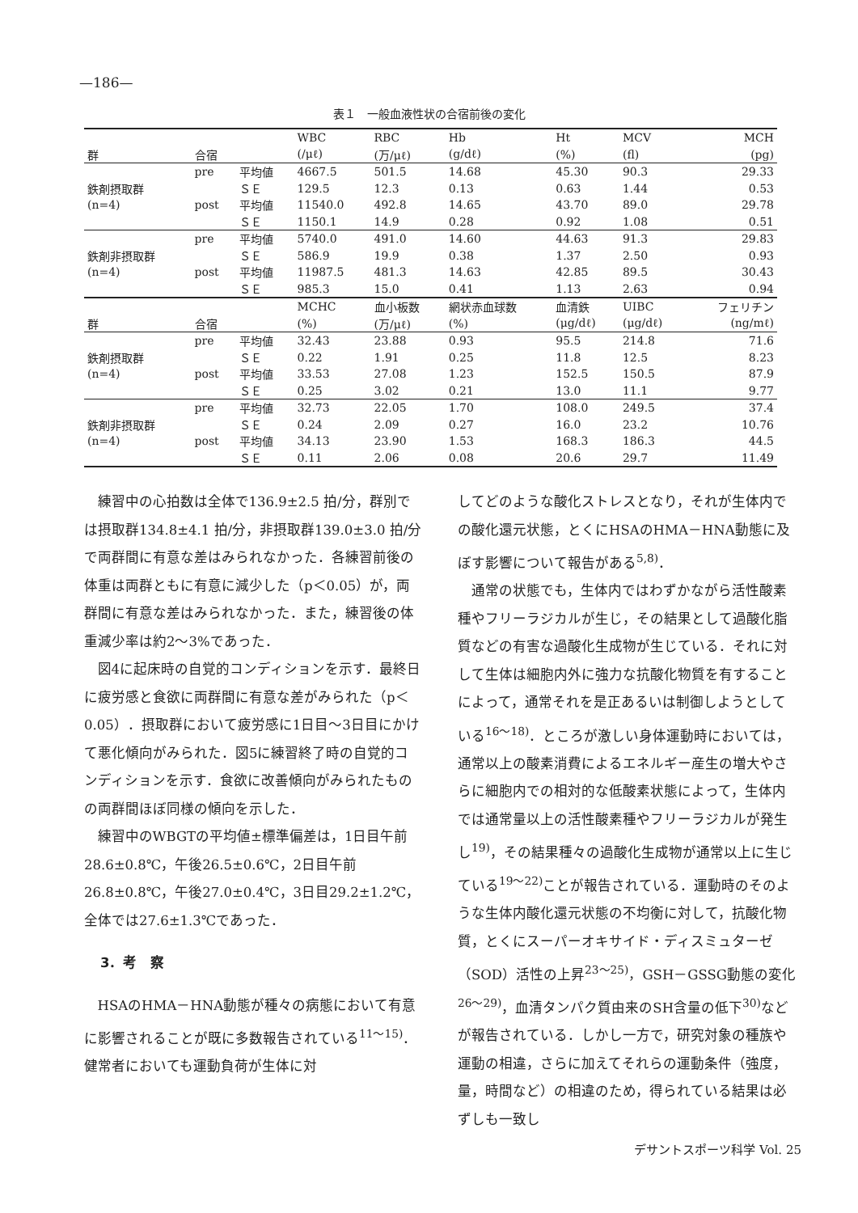—186—
表１　一般血液性状の合宿前後の変化
| | | | WBC | RBC | Hb | Ht | MCV | MCH |
| --- | --- | --- | --- | --- | --- | --- | --- | --- |
| 群 | 合宿 | | (/μℓ) | (万/μℓ) | (g/dℓ) | (%) | (fl) | (pg) |
| | pre | 平均値 | 4667.5 | 501.5 | 14.68 | 45.30 | 90.3 | 29.33 |
| 鉄剤摂取群 | | ＳＥ | 129.5 | 12.3 | 0.13 | 0.63 | 1.44 | 0.53 |
| (n=4) | post | 平均値 | 11540.0 | 492.8 | 14.65 | 43.70 | 89.0 | 29.78 |
| | | ＳＥ | 1150.1 | 14.9 | 0.28 | 0.92 | 1.08 | 0.51 |
| | pre | 平均値 | 5740.0 | 491.0 | 14.60 | 44.63 | 91.3 | 29.83 |
| 鉄剤非摂取群 | | ＳＥ | 586.9 | 19.9 | 0.38 | 1.37 | 2.50 | 0.93 |
| (n=4) | post | 平均値 | 11987.5 | 481.3 | 14.63 | 42.85 | 89.5 | 30.43 |
| | | ＳＥ | 985.3 | 15.0 | 0.41 | 1.13 | 2.63 | 0.94 |
| | | | MCHC | 血小板数 | 網状赤血球数 | 血清鉄 | UIBC | フェリチン |
| 群 | 合宿 | | (%) | (万/μℓ) | (%) | (μg/dℓ) | (μg/dℓ) | (ng/mℓ) |
| | pre | 平均値 | 32.43 | 23.88 | 0.93 | 95.5 | 214.8 | 71.6 |
| 鉄剤摂取群 | | ＳＥ | 0.22 | 1.91 | 0.25 | 11.8 | 12.5 | 8.23 |
| (n=4) | post | 平均値 | 33.53 | 27.08 | 1.23 | 152.5 | 150.5 | 87.9 |
| | | ＳＥ | 0.25 | 3.02 | 0.21 | 13.0 | 11.1 | 9.77 |
| | pre | 平均値 | 32.73 | 22.05 | 1.70 | 108.0 | 249.5 | 37.4 |
| 鉄剤非摂取群 | | ＳＥ | 0.24 | 2.09 | 0.27 | 16.0 | 23.2 | 10.76 |
| (n=4) | post | 平均値 | 34.13 | 23.90 | 1.53 | 168.3 | 186.3 | 44.5 |
| | | ＳＥ | 0.11 | 2.06 | 0.08 | 20.6 | 29.7 | 11.49 |
練習中の心拍数は全体で136.9±2.5 拍/分，群別では摂取群134.8±4.1 拍/分，非摂取群139.0±3.0 拍/分で両群間に有意な差はみられなかった．各練習前後の体重は両群ともに有意に減少した（p＜0.05）が，両群間に有意な差はみられなかった．また，練習後の体重減少率は約2～3%であった．
図4に起床時の自覚的コンディションを示す．最終日に疲労感と食欲に両群間に有意な差がみられた（p＜0.05）．摂取群において疲労感に1日目～3日目にかけて悪化傾向がみられた．図5に練習終了時の自覚的コンディションを示す．食欲に改善傾向がみられたものの両群間ほぼ同様の傾向を示した．
練習中のWBGTの平均値±標準偏差は，1日目午前28.6±0.8℃，午後26.5±0.6℃，2日目午前26.8±0.8℃，午後27.0±0.4℃，3日目29.2±1.2℃，全体では27.6±1.3℃であった．
3．考　察
HSAのHMA－HNA動態が種々の病態において有意に影響されることが既に多数報告されている<sup>11～15)</sup>．健常者においても運動負荷が生体に対
してどのような酸化ストレスとなり，それが生体内での酸化還元状態，とくにHSAのHMA－HNA動態に及ぼす影響について報告がある<sup>5,8)</sup>．
通常の状態でも，生体内ではわずかながら活性酸素種やフリーラジカルが生じ，その結果として過酸化脂質などの有害な過酸化生成物が生じている．それに対して生体は細胞内外に強力な抗酸化物質を有することによって，通常それを是正あるいは制御しようとしている<sup>16～18)</sup>．ところが激しい身体運動時においては，通常以上の酸素消費によるエネルギー産生の増大やさらに細胞内での相対的な低酸素状態によって，生体内では通常量以上の活性酸素種やフリーラジカルが発生し<sup>19)</sup>，その結果種々の過酸化生成物が通常以上に生じている<sup>19～22)</sup>ことが報告されている．運動時のそのような生体内酸化還元状態の不均衡に対して，抗酸化物質，とくにスーパーオキサイド・ディスミュターゼ（SOD）活性の上昇<sup>23～25)</sup>，GSH－GSSG動態の変化<sup>26～29)</sup>，血清タンパク質由来のSH含量の低下<sup>30)</sup>などが報告されている．しかし一方で，研究対象の種族や運動の相違，さらに加えてそれらの運動条件（強度，量，時間など）の相違のため，得られている結果は必ずしも一致し
デサントスポーツ科学 Vol. 25